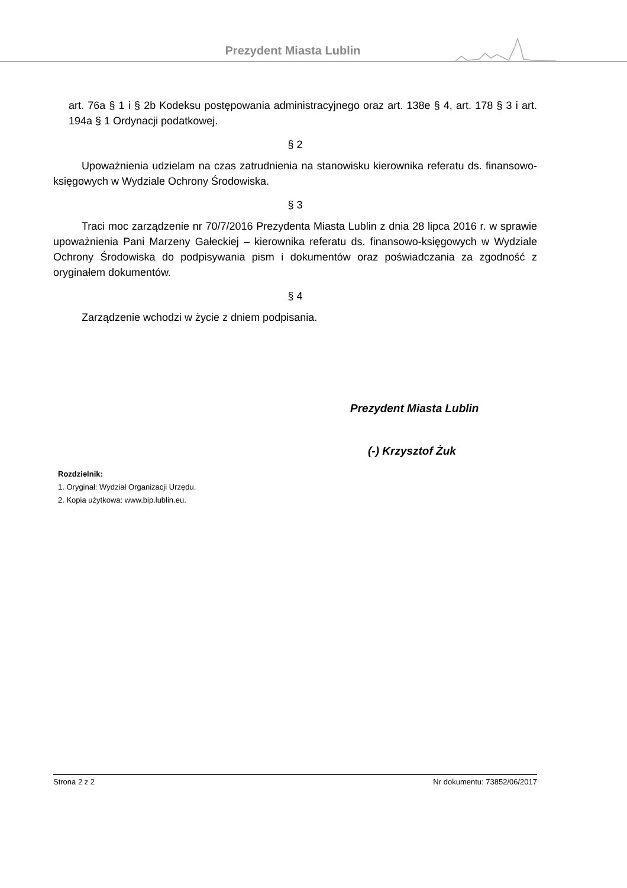Prezydent Miasta Lublin
art. 76a § 1 i § 2b Kodeksu postępowania administracyjnego oraz art. 138e § 4, art. 178 § 3 i art. 194a § 1 Ordynacji podatkowej.
§ 2
Upoważnienia udzielam na czas zatrudnienia na stanowisku kierownika referatu ds. finansowo-księgowych w Wydziale Ochrony Środowiska.
§ 3
Traci moc zarządzenie nr 70/7/2016 Prezydenta Miasta Lublin z dnia 28 lipca 2016 r. w sprawie upoważnienia Pani Marzeny Gałeckiej – kierownika referatu ds. finansowo-księgowych w Wydziale Ochrony Środowiska do podpisywania pism i dokumentów oraz poświadczania za zgodność z oryginałem dokumentów.
§ 4
Zarządzenie wchodzi w życie z dniem podpisania.
Prezydent Miasta Lublin
(-) Krzysztof Żuk
Rozdzielnik:
1. Oryginał: Wydział Organizacji Urzędu.
2. Kopia użytkowa: www.bip.lublin.eu.
Strona 2 z 2 Nr dokumentu: 73852/06/2017